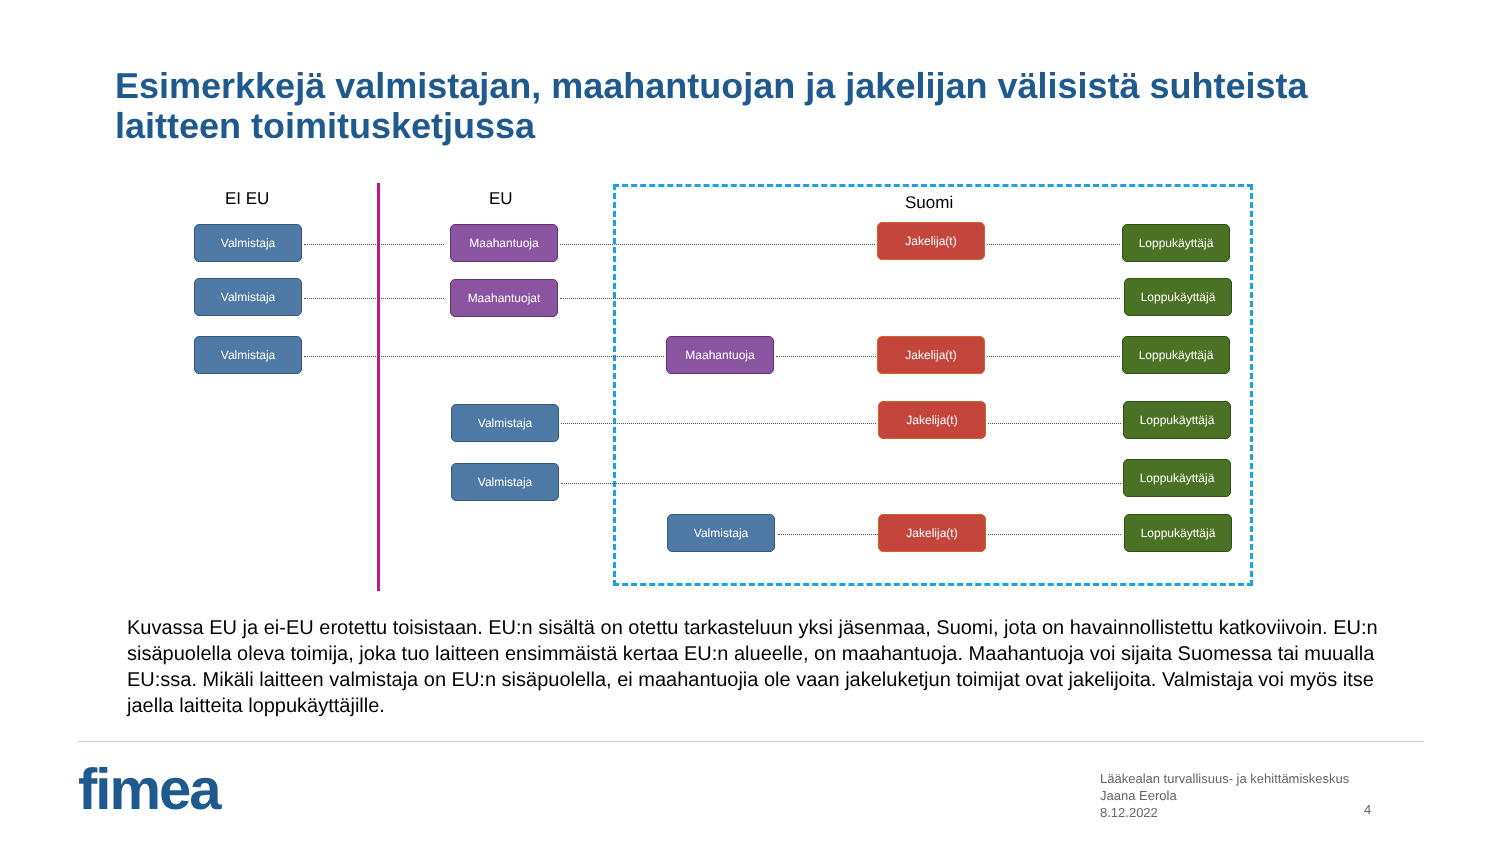Esimerkkejä valmistajan, maahantuojan ja jakelijan välisistä suhteista laitteen toimitusketjussa
EI EU EU Suomi
Valmistaja Maahantuoja Jakelija(t) Loppukäyttäjä
Valmistaja Maahantuojat Loppukäyttäjä
Valmistaja Maahantuoja Jakelija(t) Loppukäyttäjä
Valmistaja Jakelija(t) Loppukäyttäjä
Valmistaja Loppukäyttäjä
Valmistaja Jakelija(t) Loppukäyttäjä
Kuvassa EU ja ei-EU erotettu toisistaan. EU:n sisältä on otettu tarkasteluun yksi jäsenmaa, Suomi, jota on havainnollistettu katkoviivoin. EU:n sisäpuolella oleva toimija, joka tuo laitteen ensimmäistä kertaa EU:n alueelle, on maahantuoja. Maahantuoja voi sijaita Suomessa tai muualla EU:ssa. Mikäli laitteen valmistaja on EU:n sisäpuolella, ei maahantuojia ole vaan jakeluketjun toimijat ovat jakelijoita. Valmistaja voi myös itse jaella laitteita loppukäyttäjille.
fimea
Lääkealan turvallisuus- ja kehittämiskeskus
Jaana Eerola
8.12.2022
4